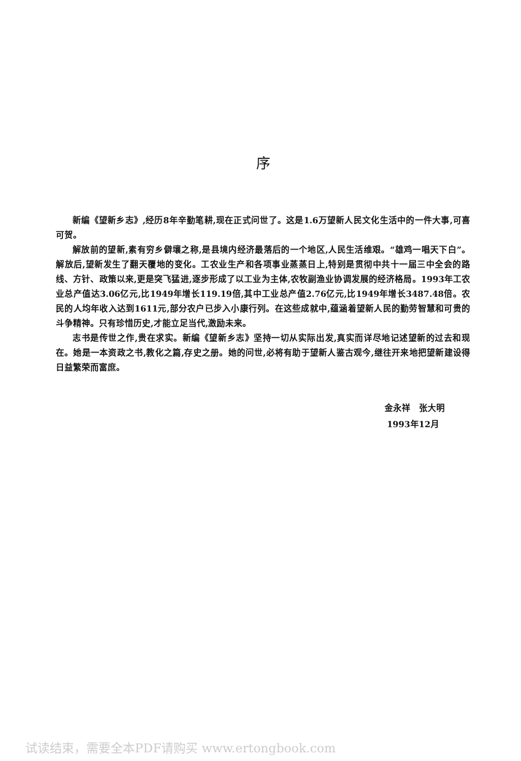序
新编《望新乡志》,经历8年辛勤笔耕,现在正式问世了。这是1.6万望新人民文化生活中的一件大事,可喜可贺。
解放前的望新,素有穷乡僻壤之称,是县境内经济最落后的一个地区,人民生活维艰。“雄鸡一唱天下白”。解放后,望新发生了翻天覆地的变化。工农业生产和各项事业蒸蒸日上,特别是贯彻中共十一届三中全会的路线、方针、政策以来,更是突飞猛进,逐步形成了以工业为主体,农牧副渔业协调发展的经济格局。1993年工农业总产值达3.06亿元,比1949年增长119.19倍,其中工业总产值2.76亿元,比1949年增长3487.48倍。农民的人均年收入达到1611元,部分农户已步入小康行列。在这些成就中,蕴涵着望新人民的勤劳智慧和可贵的斗争精神。只有珍惜历史,才能立足当代,激励未来。
志书是传世之作,贵在求实。新编《望新乡志》坚持一切从实际出发,真实而详尽地记述望新的过去和现在。她是一本资政之书,教化之篇,存史之册。她的问世,必将有助于望新人鉴古观今,继往开来地把望新建设得日益繁荣而富庶。
金永祥　张大明
1993年12月
试读结束，需要全本PDF请购买 www.ertongbook.com